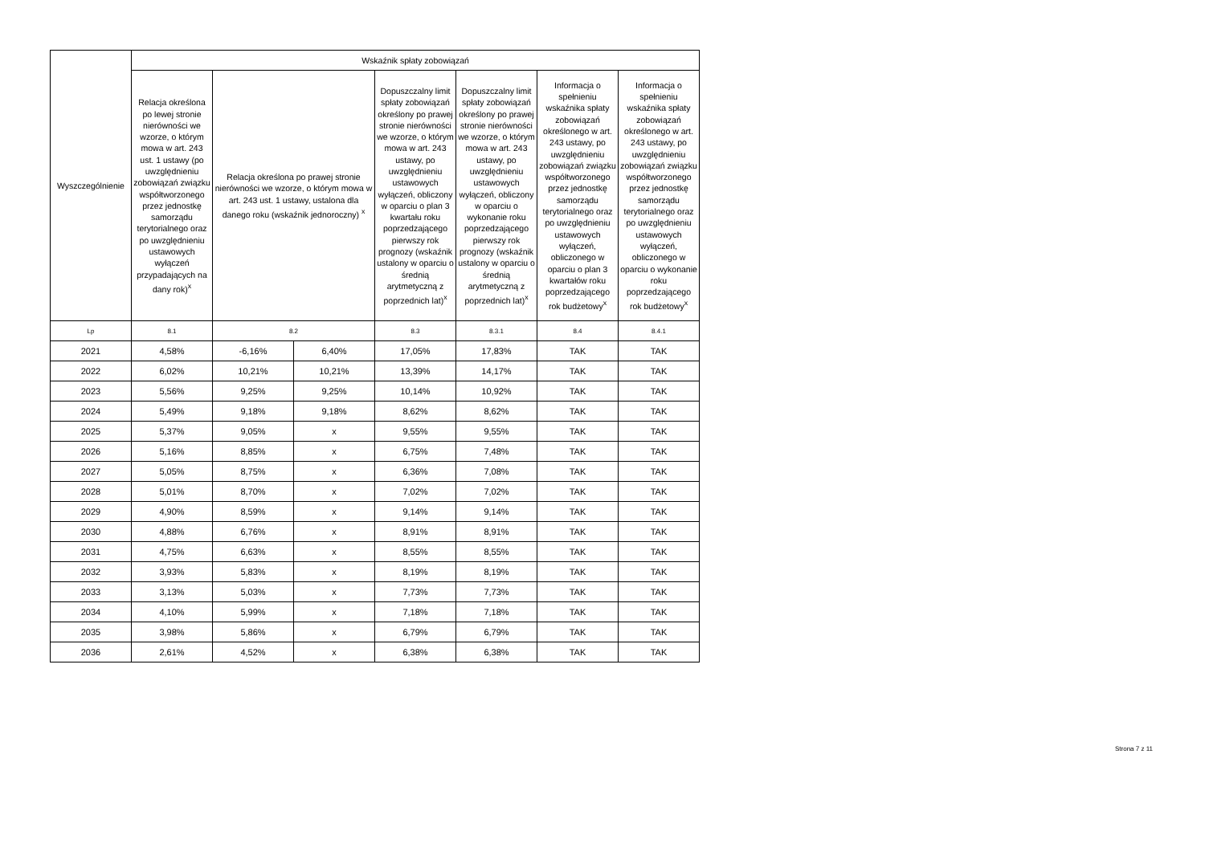| Wyszczególnienie | Wskaźnik spłaty zobowiązań | | | | | | |
| --- | --- | --- | --- | --- | --- | --- | --- |
| | Relacja określona po lewej stronie nierówności we wzorze, o którym mowa w art. 243 ust. 1 ustawy (po uwzględnieniu zobowiązań związku współtworzonego przez jednostkę samorządu terytorialnego oraz po uwzględnieniu ustawowych wyłączeń przypadających na dany rok)<sup>x</sup> | Relacja określona po prawej stronie nierówności we wzorze, o którym mowa w art. 243 ust. 1 ustawy, ustalona dla danego roku (wskaźnik jednoroczny) <sup>x</sup> | | Dopuszczalny limit spłaty zobowiązań określony po prawej stronie nierówności we wzorze, o którym mowa w art. 243 ustawy, po uwzględnieniu ustawowych wyłączeń, obliczony w oparciu o plan 3 kwartału roku poprzedzającego pierwszy rok prognozy (wskaźnik ustalony w oparciu o średnią arytmetyczną z poprzednich lat)<sup>x</sup> | Dopuszczalny limit spłaty zobowiązań określony po prawej stronie nierówności we wzorze, o którym mowa w art. 243 ustawy, po uwzględnieniu ustawowych wyłączeń, obliczony w oparciu o wykonanie roku poprzedzającego pierwszy rok prognozy (wskaźnik ustalony w oparciu o średnią arytmetyczną z poprzednich lat)<sup>x</sup> | Informacja o spełnieniu wskaźnika spłaty zobowiązań określonego w art. 243 ustawy, po uwzględnieniu zobowiązań związku współtworzonego przez jednostkę samorządu terytorialnego oraz po uwzględnieniu ustawowych wyłączeń, obliczonego w oparciu o plan 3 kwartałów roku poprzedzającego rok budżetowy<sup>x</sup> | Informacja o spełnieniu wskaźnika spłaty zobowiązań określonego w art. 243 ustawy, po uwzględnieniu zobowiązań związku współtworzonego przez jednostkę samorządu terytorialnego oraz po uwzględnieniu ustawowych wyłączeń, obliczonego w oparciu o wykonanie roku poprzedzającego rok budżetowy<sup>x</sup> |
| Lp | 8.1 | 8.2 | | 8.3 | 8.3.1 | 8.4 | 8.4.1 |
| 2021 | 4,58% | -6,16% | 6,40% | 17,05% | 17,83% | TAK | TAK |
| 2022 | 6,02% | 10,21% | 10,21% | 13,39% | 14,17% | TAK | TAK |
| 2023 | 5,56% | 9,25% | 9,25% | 10,14% | 10,92% | TAK | TAK |
| 2024 | 5,49% | 9,18% | 9,18% | 8,62% | 8,62% | TAK | TAK |
| 2025 | 5,37% | 9,05% | x | 9,55% | 9,55% | TAK | TAK |
| 2026 | 5,16% | 8,85% | x | 6,75% | 7,48% | TAK | TAK |
| 2027 | 5,05% | 8,75% | x | 6,36% | 7,08% | TAK | TAK |
| 2028 | 5,01% | 8,70% | x | 7,02% | 7,02% | TAK | TAK |
| 2029 | 4,90% | 8,59% | x | 9,14% | 9,14% | TAK | TAK |
| 2030 | 4,88% | 6,76% | x | 8,91% | 8,91% | TAK | TAK |
| 2031 | 4,75% | 6,63% | x | 8,55% | 8,55% | TAK | TAK |
| 2032 | 3,93% | 5,83% | x | 8,19% | 8,19% | TAK | TAK |
| 2033 | 3,13% | 5,03% | x | 7,73% | 7,73% | TAK | TAK |
| 2034 | 4,10% | 5,99% | x | 7,18% | 7,18% | TAK | TAK |
| 2035 | 3,98% | 5,86% | x | 6,79% | 6,79% | TAK | TAK |
| 2036 | 2,61% | 4,52% | x | 6,38% | 6,38% | TAK | TAK |
Strona 7 z 11